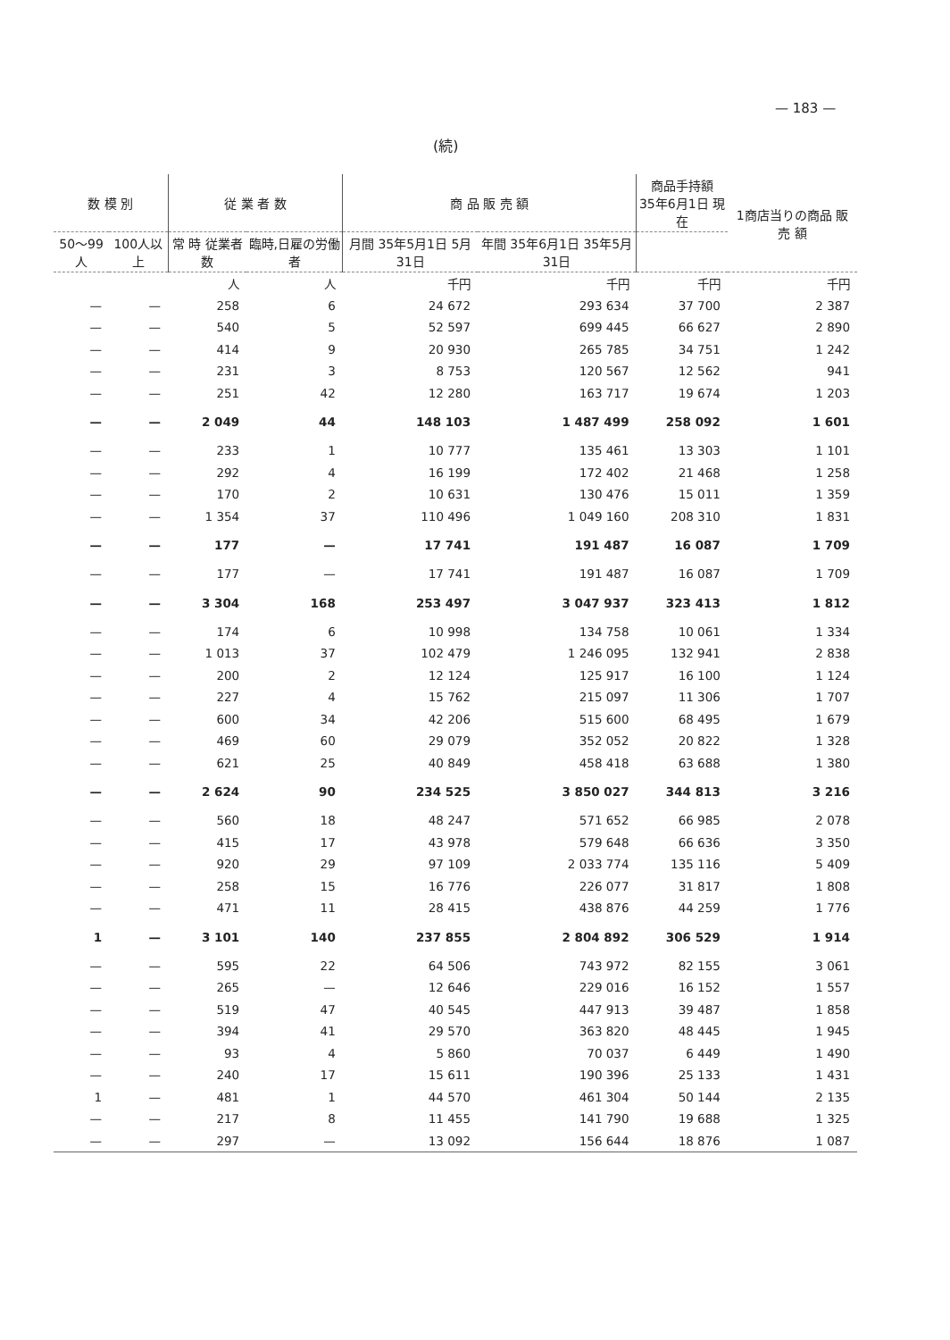— 183 —
(続)
| 数 模 別 | | 従 業 者 数 | | 商 品 販 売 額 | | 商品手持額 35年6月1日 現在 | 1商店当りの商品 販 売 額 |
| --- | --- | --- | --- | --- | --- | --- | --- |
| 50〜99人 | 100人以上 | 常 時 従業者数 | 臨時,日雇の労働者 | 月間 35年5月1日 5月31日 | 年間 35年6月1日 35年5月31日 | | |
| | | 人 | 人 | 千円 | 千円 | 千円 | 千円 |
| — | — | 258 | 6 | 24 672 | 293 634 | 37 700 | 2 387 |
| — | — | 540 | 5 | 52 597 | 699 445 | 66 627 | 2 890 |
| — | — | 414 | 9 | 20 930 | 265 785 | 34 751 | 1 242 |
| — | — | 231 | 3 | 8 753 | 120 567 | 12 562 | 941 |
| — | — | 251 | 42 | 12 280 | 163 717 | 19 674 | 1 203 |
| — | — | 2 049 | 44 | 148 103 | 1 487 499 | 258 092 | 1 601 |
| — | — | 233 | 1 | 10 777 | 135 461 | 13 303 | 1 101 |
| — | — | 292 | 4 | 16 199 | 172 402 | 21 468 | 1 258 |
| — | — | 170 | 2 | 10 631 | 130 476 | 15 011 | 1 359 |
| — | — | 1 354 | 37 | 110 496 | 1 049 160 | 208 310 | 1 831 |
| — | — | 177 | — | 17 741 | 191 487 | 16 087 | 1 709 |
| — | — | 177 | — | 17 741 | 191 487 | 16 087 | 1 709 |
| — | — | 3 304 | 168 | 253 497 | 3 047 937 | 323 413 | 1 812 |
| — | — | 174 | 6 | 10 998 | 134 758 | 10 061 | 1 334 |
| — | — | 1 013 | 37 | 102 479 | 1 246 095 | 132 941 | 2 838 |
| — | — | 200 | 2 | 12 124 | 125 917 | 16 100 | 1 124 |
| — | — | 227 | 4 | 15 762 | 215 097 | 11 306 | 1 707 |
| — | — | 600 | 34 | 42 206 | 515 600 | 68 495 | 1 679 |
| — | — | 469 | 60 | 29 079 | 352 052 | 20 822 | 1 328 |
| — | — | 621 | 25 | 40 849 | 458 418 | 63 688 | 1 380 |
| — | — | 2 624 | 90 | 234 525 | 3 850 027 | 344 813 | 3 216 |
| — | — | 560 | 18 | 48 247 | 571 652 | 66 985 | 2 078 |
| — | — | 415 | 17 | 43 978 | 579 648 | 66 636 | 3 350 |
| — | — | 920 | 29 | 97 109 | 2 033 774 | 135 116 | 5 409 |
| — | — | 258 | 15 | 16 776 | 226 077 | 31 817 | 1 808 |
| — | — | 471 | 11 | 28 415 | 438 876 | 44 259 | 1 776 |
| 1 | — | 3 101 | 140 | 237 855 | 2 804 892 | 306 529 | 1 914 |
| — | — | 595 | 22 | 64 506 | 743 972 | 82 155 | 3 061 |
| — | — | 265 | — | 12 646 | 229 016 | 16 152 | 1 557 |
| — | — | 519 | 47 | 40 545 | 447 913 | 39 487 | 1 858 |
| — | — | 394 | 41 | 29 570 | 363 820 | 48 445 | 1 945 |
| — | — | 93 | 4 | 5 860 | 70 037 | 6 449 | 1 490 |
| — | — | 240 | 17 | 15 611 | 190 396 | 25 133 | 1 431 |
| 1 | — | 481 | 1 | 44 570 | 461 304 | 50 144 | 2 135 |
| — | — | 217 | 8 | 11 455 | 141 790 | 19 688 | 1 325 |
| — | — | 297 | — | 13 092 | 156 644 | 18 876 | 1 087 |